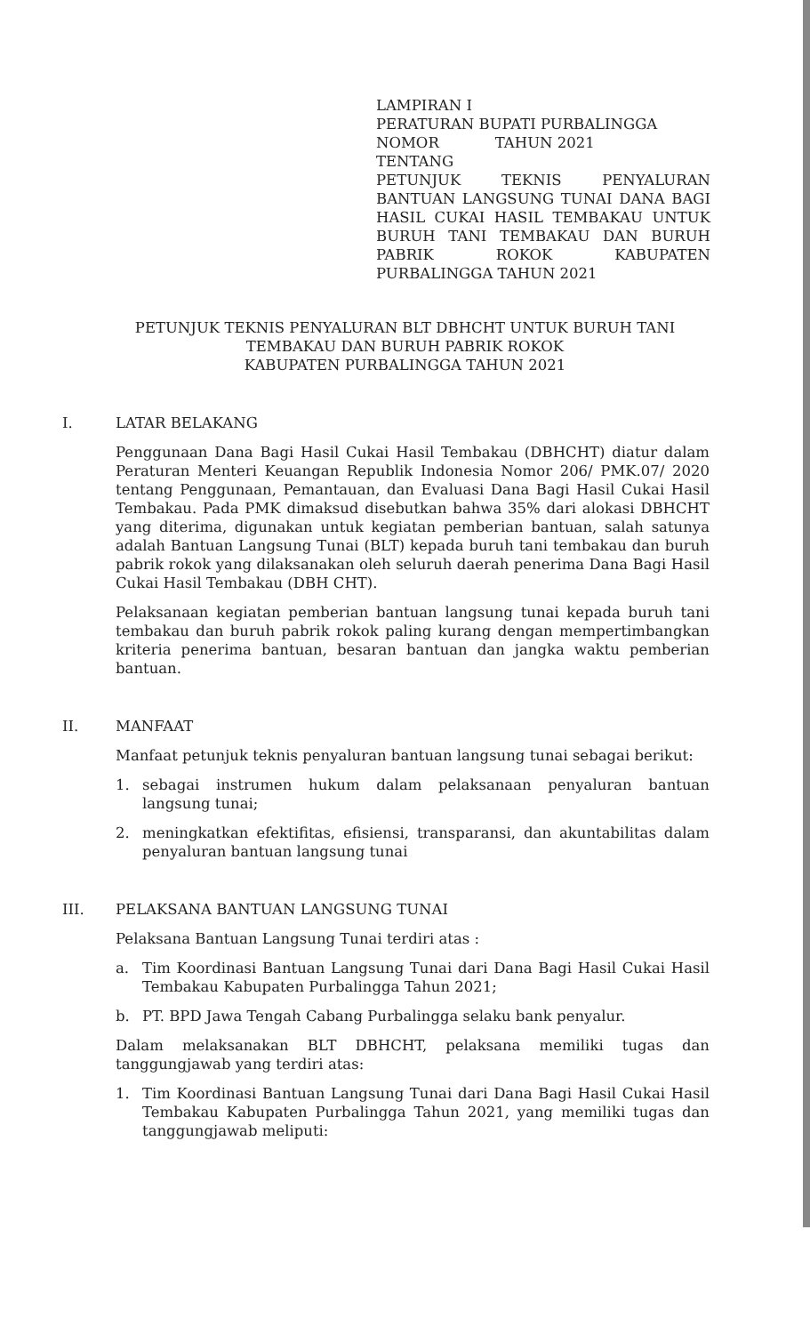LAMPIRAN I
PERATURAN BUPATI PURBALINGGA
NOMOR TAHUN 2021
TENTANG
PETUNJUK TEKNIS PENYALURAN BANTUAN LANGSUNG TUNAI DANA BAGI HASIL CUKAI HASIL TEMBAKAU UNTUK BURUH TANI TEMBAKAU DAN BURUH PABRIK ROKOK KABUPATEN PURBALINGGA TAHUN 2021
PETUNJUK TEKNIS PENYALURAN BLT DBHCHT UNTUK BURUH TANI
TEMBAKAU DAN BURUH PABRIK ROKOK
KABUPATEN PURBALINGGA TAHUN 2021
I. LATAR BELAKANG
Penggunaan Dana Bagi Hasil Cukai Hasil Tembakau (DBHCHT) diatur dalam Peraturan Menteri Keuangan Republik Indonesia Nomor 206/ PMK.07/ 2020 tentang Penggunaan, Pemantauan, dan Evaluasi Dana Bagi Hasil Cukai Hasil Tembakau. Pada PMK dimaksud disebutkan bahwa 35% dari alokasi DBHCHT yang diterima, digunakan untuk kegiatan pemberian bantuan, salah satunya adalah Bantuan Langsung Tunai (BLT) kepada buruh tani tembakau dan buruh pabrik rokok yang dilaksanakan oleh seluruh daerah penerima Dana Bagi Hasil Cukai Hasil Tembakau (DBH CHT).
Pelaksanaan kegiatan pemberian bantuan langsung tunai kepada buruh tani tembakau dan buruh pabrik rokok paling kurang dengan mempertimbangkan kriteria penerima bantuan, besaran bantuan dan jangka waktu pemberian bantuan.
II. MANFAAT
Manfaat petunjuk teknis penyaluran bantuan langsung tunai sebagai berikut:
1. sebagai instrumen hukum dalam pelaksanaan penyaluran bantuan langsung tunai;
2. meningkatkan efektifitas, efisiensi, transparansi, dan akuntabilitas dalam penyaluran bantuan langsung tunai
III. PELAKSANA BANTUAN LANGSUNG TUNAI
Pelaksana Bantuan Langsung Tunai terdiri atas :
a. Tim Koordinasi Bantuan Langsung Tunai dari Dana Bagi Hasil Cukai Hasil Tembakau Kabupaten Purbalingga Tahun 2021;
b. PT. BPD Jawa Tengah Cabang Purbalingga selaku bank penyalur.
Dalam melaksanakan BLT DBHCHT, pelaksana memiliki tugas dan tanggungjawab yang terdiri atas:
1. Tim Koordinasi Bantuan Langsung Tunai dari Dana Bagi Hasil Cukai Hasil Tembakau Kabupaten Purbalingga Tahun 2021, yang memiliki tugas dan tanggungjawab meliputi: